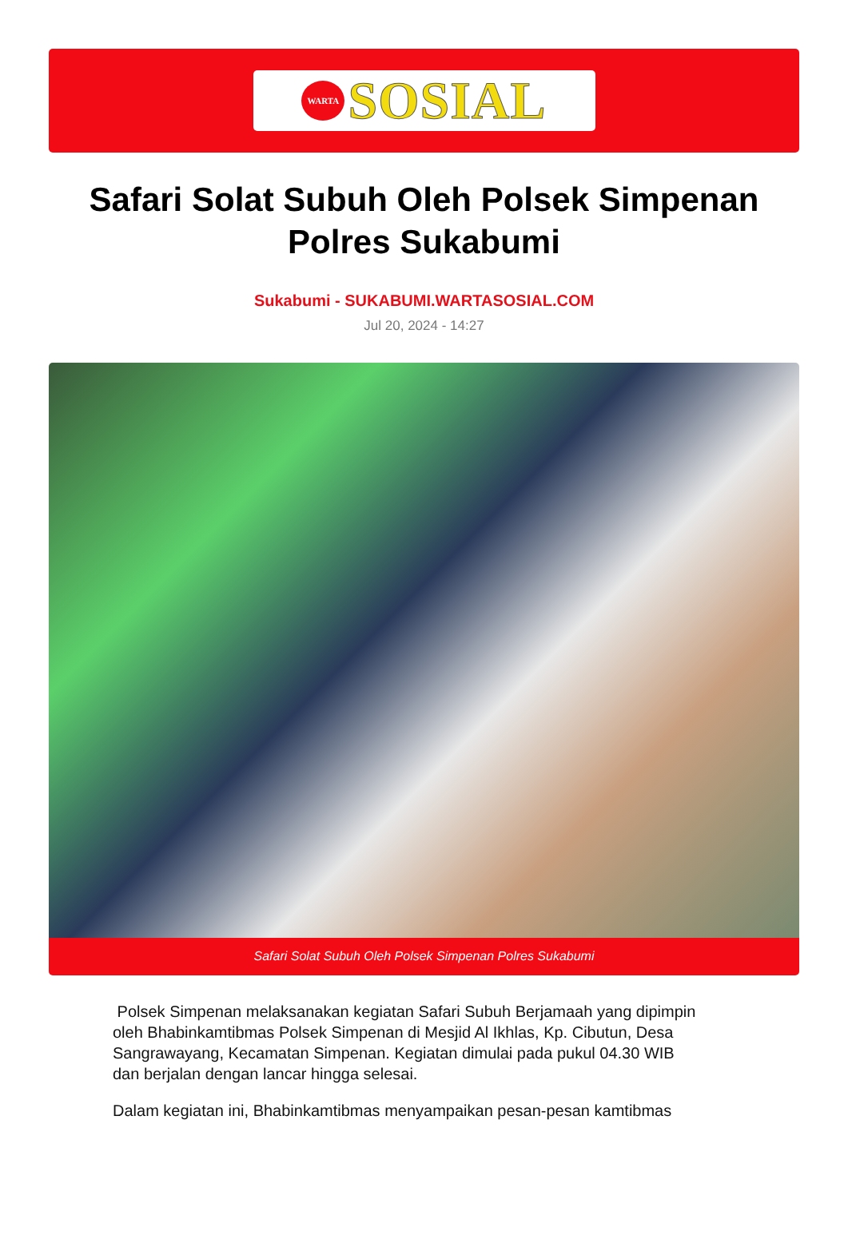WARTA
SOSIAL
Safari Solat Subuh Oleh Polsek Simpenan Polres Sukabumi
Sukabumi - SUKABUMI.WARTASOSIAL.COM
Jul 20, 2024 - 14:27
Safari Solat Subuh Oleh Polsek Simpenan Polres Sukabumi
Polsek Simpenan melaksanakan kegiatan Safari Subuh Berjamaah yang dipimpin oleh Bhabinkamtibmas Polsek Simpenan di Mesjid Al Ikhlas, Kp. Cibutun, Desa Sangrawayang, Kecamatan Simpenan. Kegiatan dimulai pada pukul 04.30 WIB dan berjalan dengan lancar hingga selesai.
Dalam kegiatan ini, Bhabinkamtibmas menyampaikan pesan-pesan kamtibmas